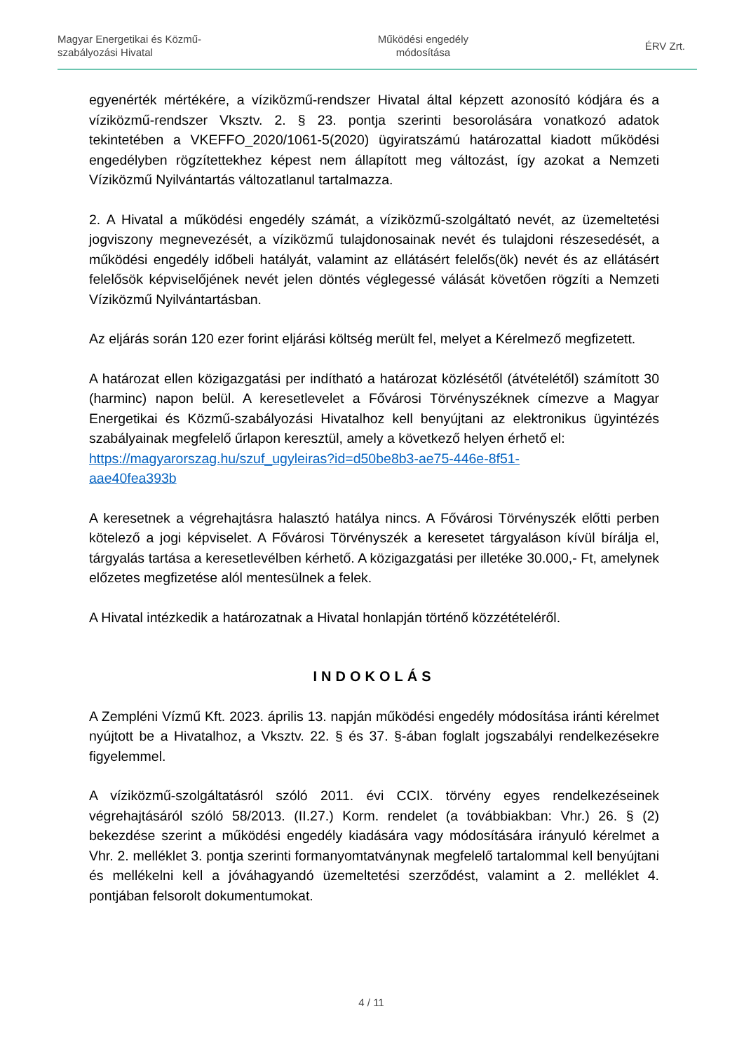Magyar Energetikai és Közmű-
szabályozási Hivatal
Működési engedély
módosítása
ÉRV Zrt.
egyenérték mértékére, a víziközmű-rendszer Hivatal által képzett azonosító kódjára és a víziközmű-rendszer Vksztv. 2. § 23. pontja szerinti besorolására vonatkozó adatok tekintetében a VKEFFO_2020/1061-5(2020) ügyiratszámú határozattal kiadott működési engedélyben rögzítettekhez képest nem állapított meg változást, így azokat a Nemzeti Víziközmű Nyilvántartás változatlanul tartalmazza.
2. A Hivatal a működési engedély számát, a víziközmű-szolgáltató nevét, az üzemeltetési jogviszony megnevezését, a víziközmű tulajdonosainak nevét és tulajdoni részesedését, a működési engedély időbeli hatályát, valamint az ellátásért felelős(ök) nevét és az ellátásért felelősök képviselőjének nevét jelen döntés véglegessé válását követően rögzíti a Nemzeti Víziközmű Nyilvántartásban.
Az eljárás során 120 ezer forint eljárási költség merült fel, melyet a Kérelmező megfizetett.
A határozat ellen közigazgatási per indítható a határozat közlésétől (átvételétől) számított 30 (harminc) napon belül. A keresetlevelet a Fővárosi Törvényszéknek címezve a Magyar Energetikai és Közmű-szabályozási Hivatalhoz kell benyújtani az elektronikus ügyintézés szabályainak megfelelő űrlapon keresztül, amely a következő helyen érhető el:
https://magyarorszag.hu/szuf_ugyleiras?id=d50be8b3-ae75-446e-8f51-
aae40fea393b
A keresetnek a végrehajtásra halasztó hatálya nincs. A Fővárosi Törvényszék előtti perben kötelező a jogi képviselet. A Fővárosi Törvényszék a keresetet tárgyaláson kívül bírálja el, tárgyalás tartása a keresetlevélben kérhető. A közigazgatási per illetéke 30.000,- Ft, amelynek előzetes megfizetése alól mentesülnek a felek.
A Hivatal intézkedik a határozatnak a Hivatal honlapján történő közzétételéről.
INDOKOLÁS
A Zempléni Vízmű Kft. 2023. április 13. napján működési engedély módosítása iránti kérelmet nyújtott be a Hivatalhoz, a Vksztv. 22. § és 37. §-ában foglalt jogszabályi rendelkezésekre figyelemmel.
A víziközmű-szolgáltatásról szóló 2011. évi CCIX. törvény egyes rendelkezéseinek végrehajtásáról szóló 58/2013. (II.27.) Korm. rendelet (a továbbiakban: Vhr.) 26. § (2) bekezdése szerint a működési engedély kiadására vagy módosítására irányuló kérelmet a Vhr. 2. melléklet 3. pontja szerinti formanyomtatványnak megfelelő tartalommal kell benyújtani és mellékelni kell a jóváhagyandó üzemeltetési szerződést, valamint a 2. melléklet 4. pontjában felsorolt dokumentumokat.
4 / 11